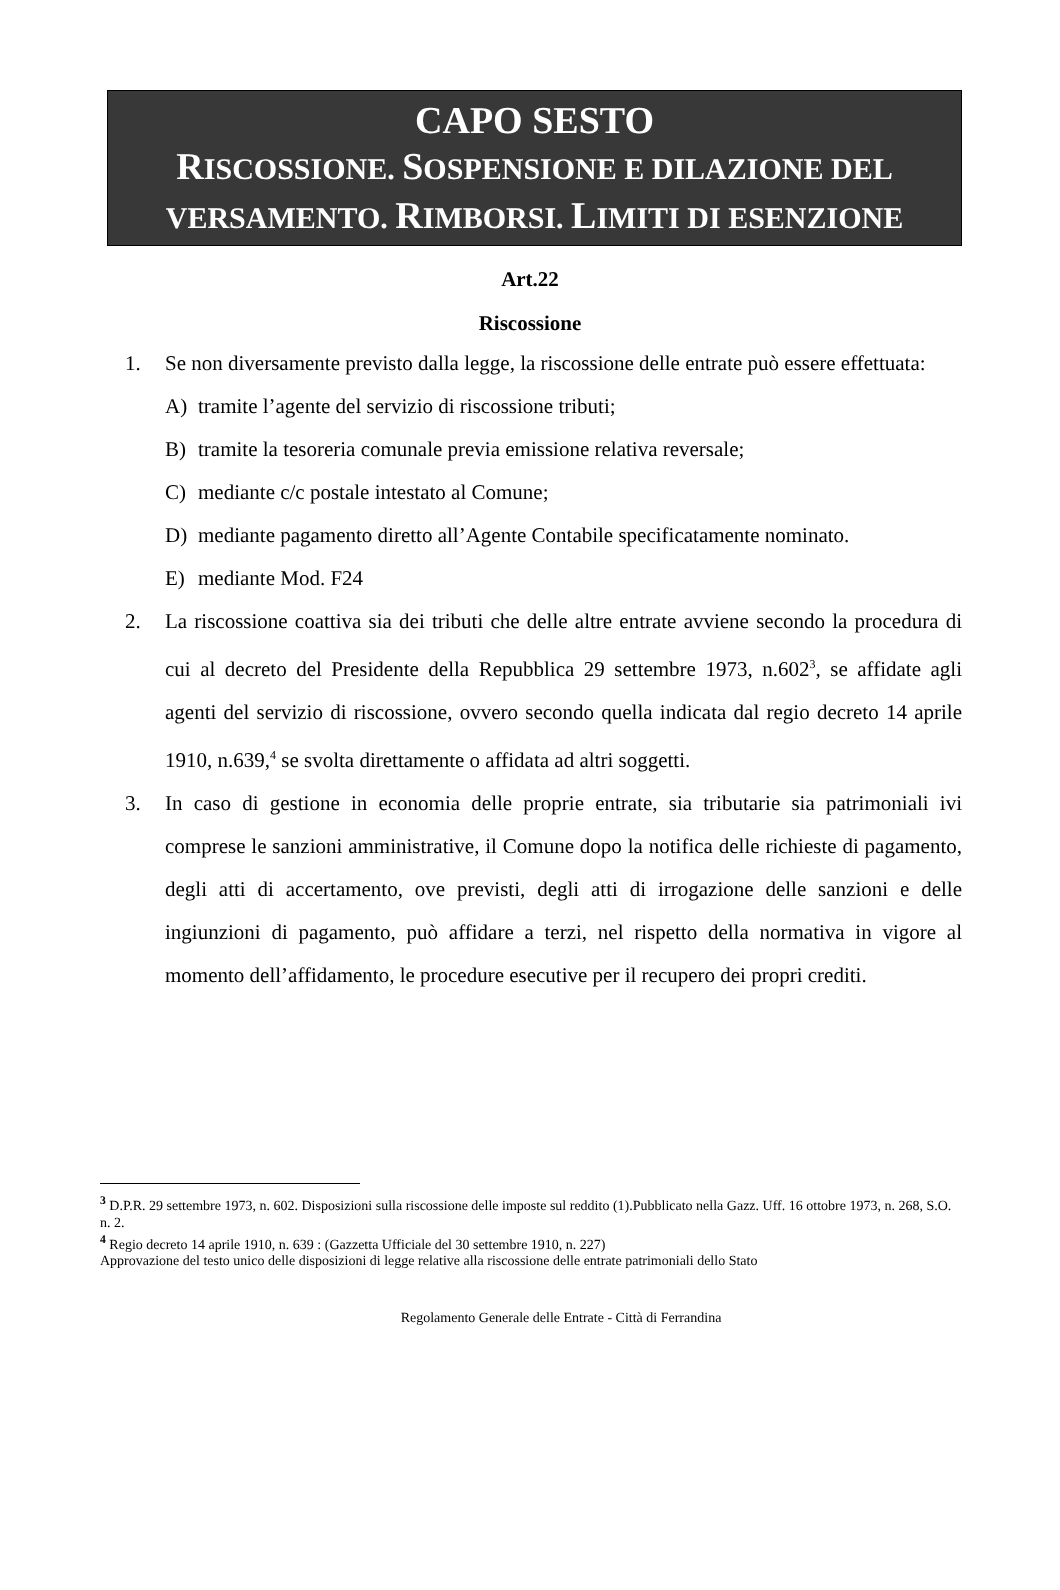CAPO SESTO
RISCOSSIONE. SOSPENSIONE E DILAZIONE DEL
VERSAMENTO. RIMBORSI. LIMITI DI ESENZIONE
Art.22
Riscossione
1. Se non diversamente previsto dalla legge, la riscossione delle entrate può essere effettuata:
A) tramite l’agente del servizio di riscossione tributi;
B) tramite la tesoreria comunale previa emissione relativa reversale;
C) mediante c/c postale intestato al Comune;
D) mediante pagamento diretto all’Agente Contabile specificatamente nominato.
E) mediante Mod. F24
2. La riscossione coattiva sia dei tributi che delle altre entrate avviene secondo la procedura di cui al decreto del Presidente della Repubblica 29 settembre 1973, n.602<sup>3</sup>, se affidate agli agenti del servizio di riscossione, ovvero secondo quella indicata dal regio decreto 14 aprile 1910, n.639,<sup>4</sup> se svolta direttamente o affidata ad altri soggetti.
3. In caso di gestione in economia delle proprie entrate, sia tributarie sia patrimoniali ivi comprese le sanzioni amministrative, il Comune dopo la notifica delle richieste di pagamento, degli atti di accertamento, ove previsti, degli atti di irrogazione delle sanzioni e delle ingiunzioni di pagamento, può affidare a terzi, nel rispetto della normativa in vigore al momento dell’affidamento, le procedure esecutive per il recupero dei propri crediti.
<sup>3</sup> D.P.R. 29 settembre 1973, n. 602. Disposizioni sulla riscossione delle imposte sul reddito (1).Pubblicato nella Gazz. Uff. 16 ottobre 1973, n. 268, S.O. n. 2.
<sup>4</sup> Regio decreto 14 aprile 1910, n. 639 : (Gazzetta Ufficiale del 30 settembre 1910, n. 227)
Approvazione del testo unico delle disposizioni di legge relative alla riscossione delle entrate patrimoniali dello Stato
Regolamento Generale delle Entrate - Città di Ferrandina